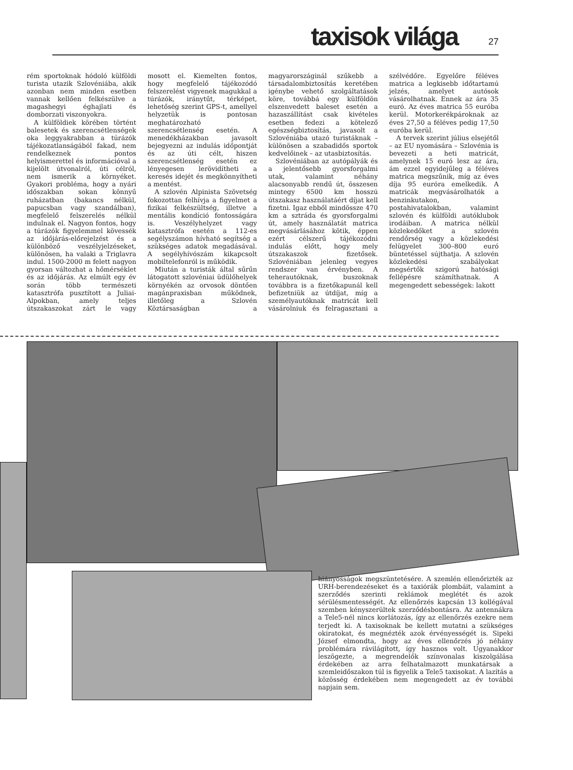taxisok világa
27
rém sportoknak hódoló külföldi turista utazik Szlovéniába, akik azonban nem minden esetben vannak kellően felkészülve a magashegyi éghajlati és domborzati viszonyokra.
A külföldiek körében történt balesetek és szerencsétlenségek oka leggyakrabban a túrázók tájékozatlanságából fakad, nem rendelkeznek pontos helyismerettel és információval a kijelölt útvonalról, úti célról, nem ismerik a környéket. Gyakori probléma, hogy a nyári időszakban sokan könnyű ruházatban (bakancs nélkül, papucsban vagy szandálban), megfelelő felszerelés nélkül indulnak el. Nagyon fontos, hogy a túrázók figyelemmel kövessék az időjárás-előrejelzést és a különböző veszélyjelzéseket, különösen, ha valaki a Triglavra indul. 1500-2000 m felett nagyon gyorsan változhat a hőmérséklet és az időjárás. Az elmúlt egy év során több természeti katasztrófa pusztított a Juliai-Alpokban, amely teljes útszakaszokat zárt le vagy mosott el. Kiemelten fontos, hogy megfelelő tájékozódó felszerelést vigyenek magukkal a túrázók, iránytűt, térképet, lehetőség szerint GPS-t, amellyel helyzetük is pontosan meghatározható szerencsétlenség esetén. A menedékházakban javasolt bejegyezni az indulás időpontját és az úti célt, hiszen szerencsétlenség esetén ez lényegesen lerövidítheti a keresés idejét és megkönnyítheti a mentést.
A szlovén Alpinista Szövetség fokozottan felhívja a figyelmet a fizikai felkészültség, illetve a mentális kondíció fontosságára is. Veszélyhelyzet vagy katasztrófa esetén a 112-es segélyszámon hívható segítség a szükséges adatok megadásával. A segélyhívószám kikapcsolt mobiltelefonról is működik.
Miután a turisták által sűrűn látogatott szlovéniai üdülőhelyek környékén az orvosok döntően magánpraxisban működnek, illetőleg a Szlovén Köztársaságban a magyarországinál szűkebb a társadalombiztosítás keretében igénybe vehető szolgáltatások köre, továbbá egy külföldön elszenvedett baleset esetén a hazaszállítást csak kivételes esetben fedezi a kötelező egészségbiztosítás, javasolt a Szlovéniába utazó turistáknak – különösen a szabadidős sportok kedvelőinek – az utasbiztosítás.
Szlovéniában az autópályák és a jelentősebb gyorsforgalmi utak, valamint néhány alacsonyabb rendű út, összesen mintegy 6500 km hosszú útszakasz használatáért díjat kell fizetni. Igaz ebből mindössze 470 km a sztráda és gyorsforgalmi út, amely használatát matrica megvásárlásához kötik, éppen ezért célszerű tájékozódni indulás előtt, hogy mely útszakaszok fizetősek. Szlovéniában jelenleg vegyes rendszer van érvényben. A teherautóknak, buszoknak továbbra is a fizetőkapunál kell befizetniük az útdíjat, míg a személyautóknak matricát kell vásárolniuk és felragasztani a szélvédőre. Egyelőre féléves matrica a legkisebb időtartamú jelzés, amelyet autósok vásárolhatnak. Ennek az ára 35 euró. Az éves matrica 55 euróba kerül. Motorkerékpároknak az éves 27,50 a féléves pedig 17,50 euróba kerül.
A tervek szerint július elsejétől – az EU nyomására – Szlovénia is bevezeti a heti matricát, amelynek 15 euró lesz az ára, ám ezzel egyidejűleg a féléves matrica megszűnik, míg az éves díja 95 euróra emelkedik. A matricák megvásárolhatók a benzinkutakon, postahivatalokban, valamint szlovén és külföldi autóklubok irodáiban. A matrica nélkül közlekedőket a szlovén rendőrség vagy a közlekedési felügyelet 300–800 euró büntetéssel sújthatja. A szlovén közlekedési szabályokat megsértők szigorú hatósági fellépésre számíthatnak. A megengedett sebességek: lakott
hiányosságok megszüntetésére. A szemlén ellenőrizték az URH-berendezéseket és a taxiórák plombáit, valamint a szerződés szerinti reklámok meglétét és azok sérülésmentességét. Az ellenőrzés kapcsán 13 kollégával szemben kényszerültek szerződésbontásra. Az antennákra a Tele5-nél nincs korlátozás, így az ellenőrzés ezekre nem terjedt ki. A taxisoknak be kellett mutatni a szükséges okiratokat, és megnézték azok érvényességét is. Sipeki József elmondta, hogy az éves ellenőrzés jó néhány problémára rávilágított, így hasznos volt. Ugyanakkor leszögezte, a megrendelők színvonalas kiszolgálása érdekében az arra felhatalmazott munkatársak a szemleidőszakon túl is figyelik a Tele5 taxisokat. A lazítás a közösség érdekében nem megengedett az év további napjain sem.